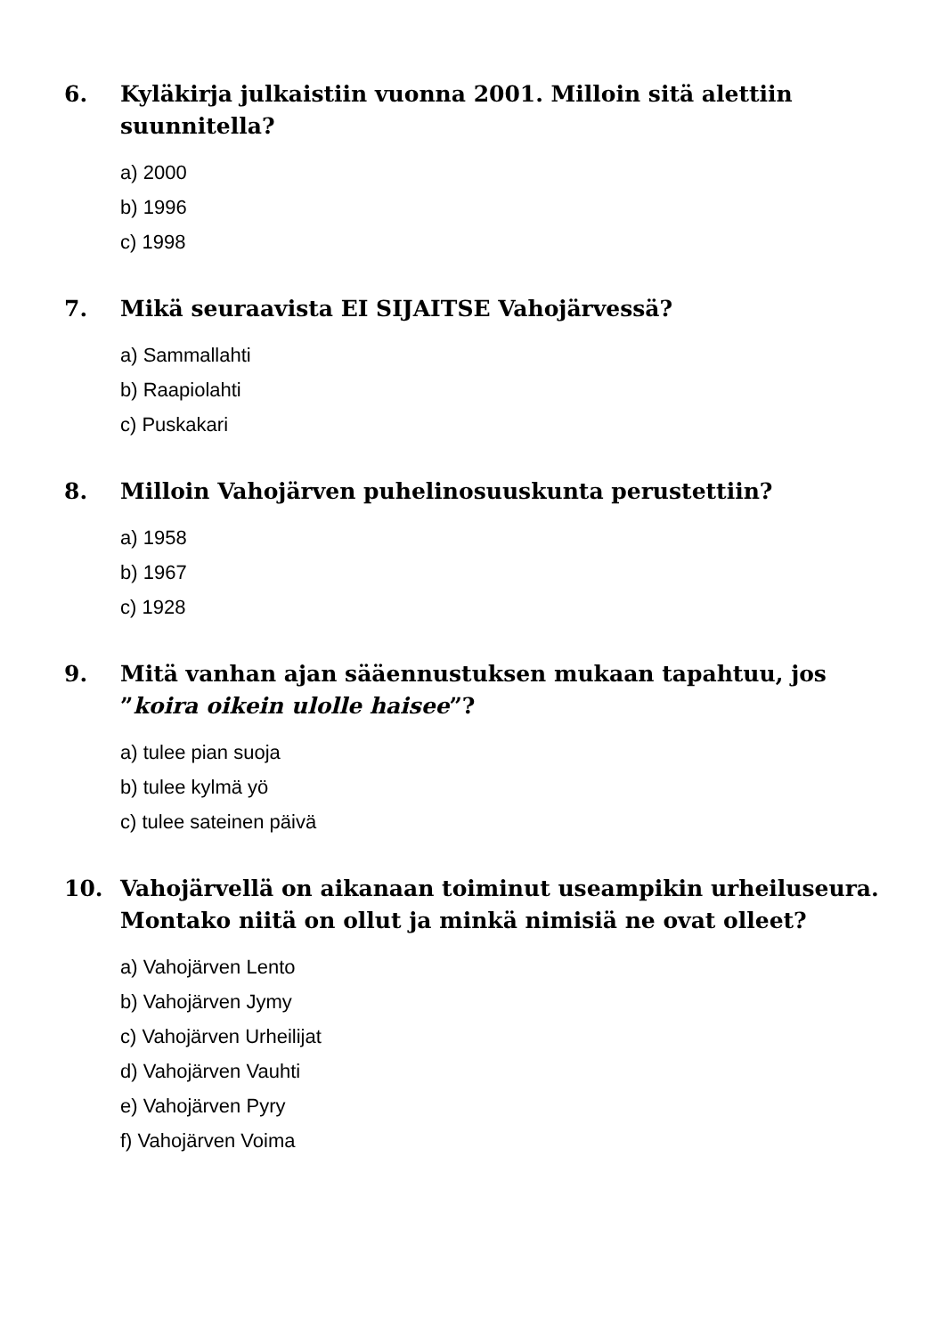6. Kyläkirja julkaistiin vuonna 2001. Milloin sitä alettiin suunnitella?
a) 2000
b) 1996
c) 1998
7. Mikä seuraavista EI SIJAITSE Vahojärvessä?
a) Sammallahti
b) Raapiolahti
c) Puskakari
8. Milloin Vahojärven puhelinosuuskunta perustettiin?
a) 1958
b) 1967
c) 1928
9. Mitä vanhan ajan sääennustuksen mukaan tapahtuu, jos ”koira oikein ulolle haisee”?
a) tulee pian suoja
b) tulee kylmä yö
c) tulee sateinen päivä
10. Vahojärvellä on aikanaan toiminut useampikin urheiluseura. Montako niitä on ollut ja minkä nimisiä ne ovat olleet?
a) Vahojärven Lento
b) Vahojärven Jymy
c) Vahojärven Urheilijat
d) Vahojärven Vauhti
e) Vahojärven Pyry
f) Vahojärven Voima